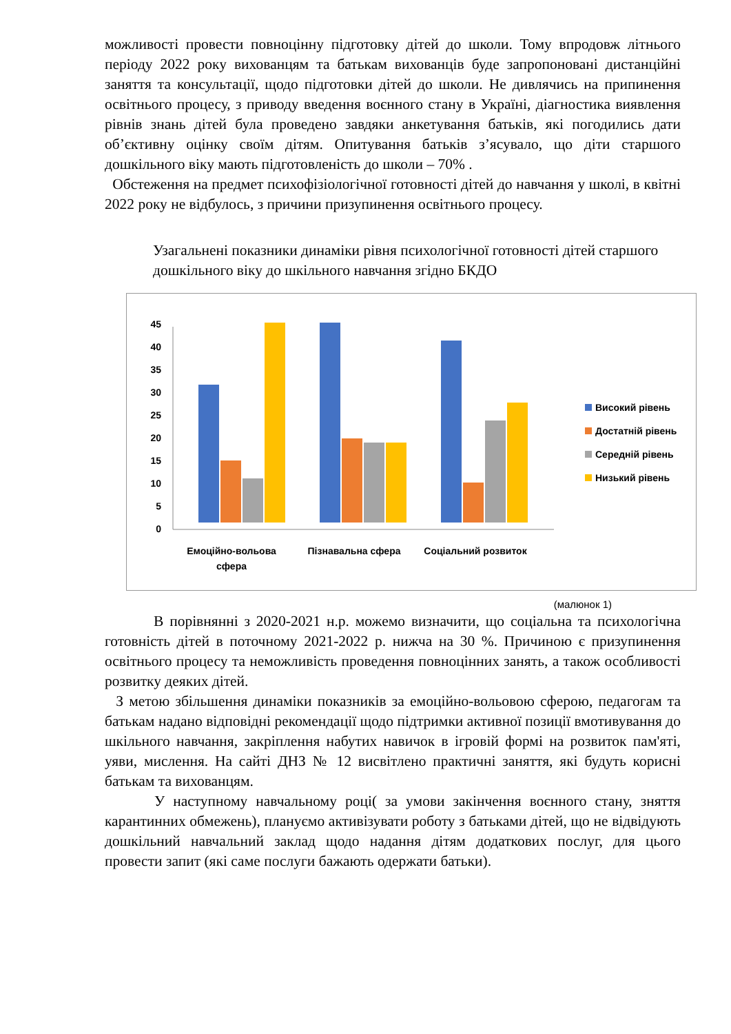можливості провести повноцінну підготовку дітей до школи. Тому впродовж літнього періоду 2022 року вихованцям та батькам вихованців буде запропоновані дистанційні заняття та консультації, щодо підготовки дітей до школи. Не дивлячись на припинення освітнього процесу, з приводу введення воєнного стану в Україні, діагностика виявлення рівнів знань дітей була проведено завдяки анкетування батьків, які погодились дати об’єктивну оцінку своїм дітям. Опитування батьків з’ясувало, що діти старшого дошкільного віку мають підготовленість до школи – 70% .
Обстеження на предмет психофізіологічної готовності дітей до навчання у школі, в квітні 2022 року не відбулось, з причини призупинення освітнього процесу.
Узагальнені показники динаміки рівня психологічної готовності дітей старшого дошкільного віку до шкільного навчання згідно БКДО
0
5
10
15
20
25
30
35
40
45
Емоційно-вольова
сфера
Пізнавальна сфера
Соціальний розвиток
Високий рівень
Достатній рівень
Середній рівень
Низький рівень
(малюнок 1)
В порівнянні з 2020-2021 н.р. можемо визначити, що соціальна та психологічна готовність дітей в поточному 2021-2022 р. нижча на 30 %. Причиною є призупинення освітнього процесу та неможливість проведення повноцінних занять, а також особливості розвитку деяких дітей.
З метою збільшення динаміки показників за емоційно-вольовою сферою, педагогам та батькам надано відповідні рекомендації щодо підтримки активної позиції вмотивування до шкільного навчання, закріплення набутих навичок в ігровій формі на розвиток пам'яті, уяви, мислення. На сайті ДНЗ № 12 висвітлено практичні заняття, які будуть корисні батькам та вихованцям.
У наступному навчальному році( за умови закінчення воєнного стану, зняття карантинних обмежень), плануємо активізувати роботу з батьками дітей, що не відвідують дошкільний навчальний заклад щодо надання дітям додаткових послуг, для цього провести запит (які саме послуги бажають одержати батьки).